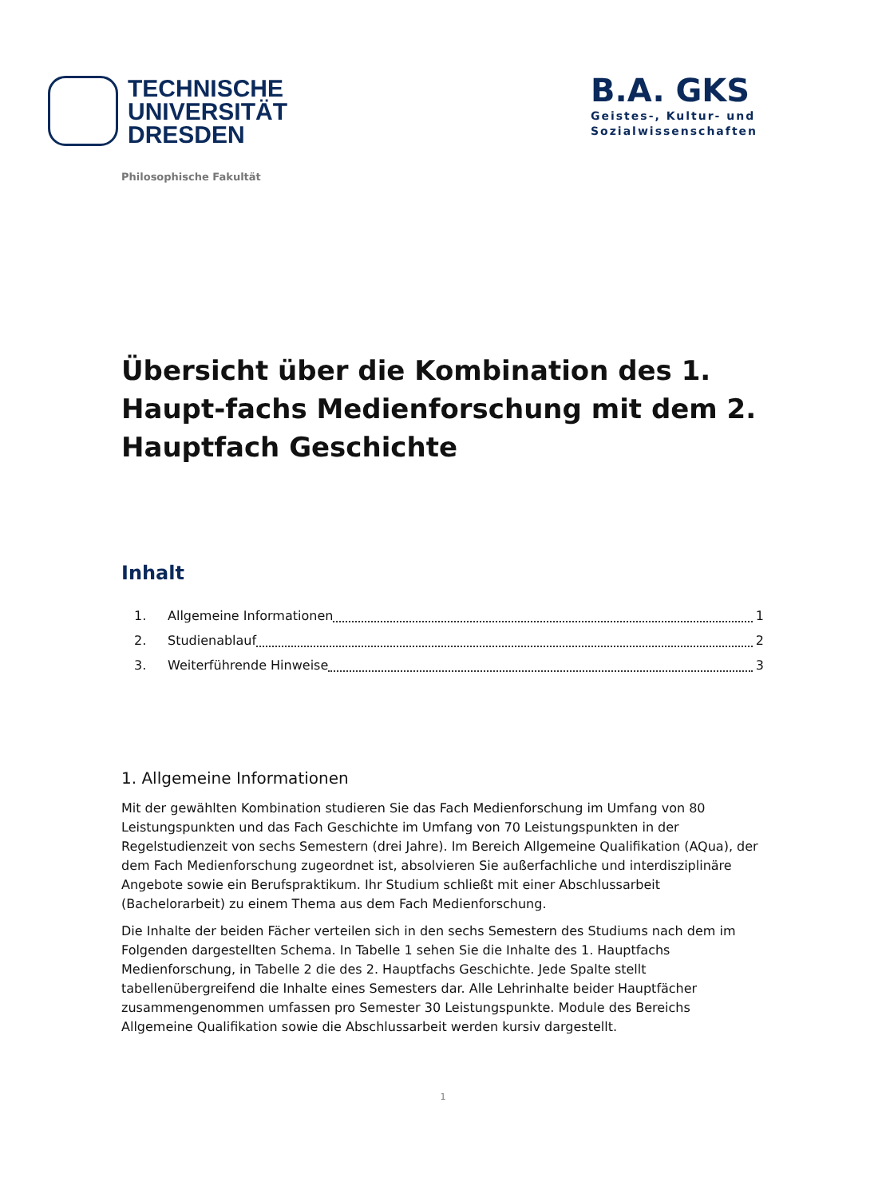TECHNISCHE
UNIVERSITÄT
DRESDEN
B.A. GKS
Geistes-, Kultur- und
Sozialwissenschaften
Philosophische Fakultät
Übersicht über die Kombination des 1. Haupt-fachs Medienforschung mit dem 2. Hauptfach Geschichte
Inhalt
1. Allgemeine Informationen 1
2. Studienablauf 2
3. Weiterführende Hinweise 3
1. Allgemeine Informationen
Mit der gewählten Kombination studieren Sie das Fach Medienforschung im Umfang von 80 Leistungspunkten und das Fach Geschichte im Umfang von 70 Leistungspunkten in der Regelstudienzeit von sechs Semestern (drei Jahre). Im Bereich Allgemeine Qualifikation (AQua), der dem Fach Medienforschung zugeordnet ist, absolvieren Sie außerfachliche und interdisziplinäre Angebote sowie ein Berufspraktikum. Ihr Studium schließt mit einer Abschlussarbeit (Bachelorarbeit) zu einem Thema aus dem Fach Medienforschung.
Die Inhalte der beiden Fächer verteilen sich in den sechs Semestern des Studiums nach dem im Folgenden dargestellten Schema. In Tabelle 1 sehen Sie die Inhalte des 1. Hauptfachs Medienforschung, in Tabelle 2 die des 2. Hauptfachs Geschichte. Jede Spalte stellt tabellenübergreifend die Inhalte eines Semesters dar. Alle Lehrinhalte beider Hauptfächer zusammengenommen umfassen pro Semester 30 Leistungspunkte. Module des Bereichs Allgemeine Qualifikation sowie die Abschlussarbeit werden kursiv dargestellt.
1